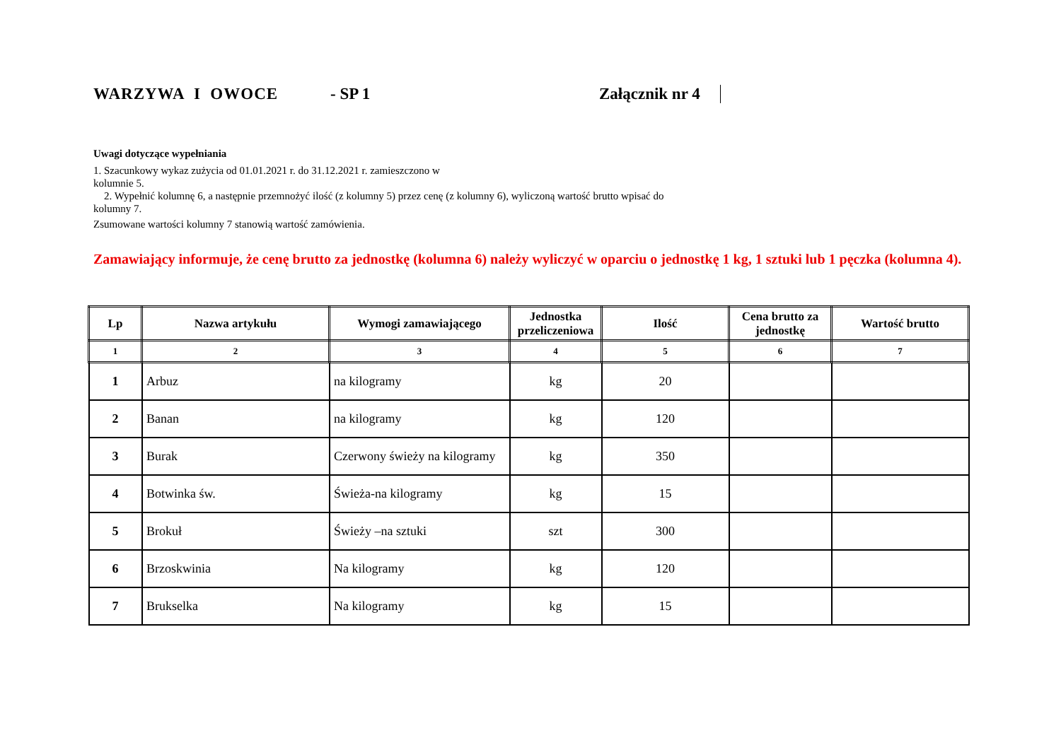WARZYWA I OWOCE
- SP 1
Załącznik nr 4
Uwagi dotyczące wypełniania
1. Szacunkowy wykaz zużycia od 01.01.2021 r. do 31.12.2021 r. zamieszczono w
kolumnie 5.
2. Wypełnić kolumnę 6, a następnie przemnożyć ilość (z kolumny 5) przez cenę (z kolumny 6), wyliczoną wartość brutto wpisać do
kolumny 7.
Zsumowane wartości kolumny 7 stanowią wartość zamówienia.
Zamawiający informuje, że cenę brutto za jednostkę (kolumna 6) należy wyliczyć w oparciu o jednostkę 1 kg, 1 sztuki lub 1 pęczka (kolumna 4).
| Lp | Nazwa artykułu | Wymogi zamawiającego | Jednostka przeliczeniowa | Ilość | Cena brutto za jednostkę | Wartość brutto |
| --- | --- | --- | --- | --- | --- | --- |
| 1 | 2 | 3 | 4 | 5 | 6 | 7 |
| 1 | Arbuz | na kilogramy | kg | 20 | | |
| 2 | Banan | na kilogramy | kg | 120 | | |
| 3 | Burak | Czerwony świeży na kilogramy | kg | 350 | | |
| 4 | Botwinka św. | Świeża-na kilogramy | kg | 15 | | |
| 5 | Brokuł | Świeży –na sztuki | szt | 300 | | |
| 6 | Brzoskwinia | Na kilogramy | kg | 120 | | |
| 7 | Brukselka | Na kilogramy | kg | 15 | | |